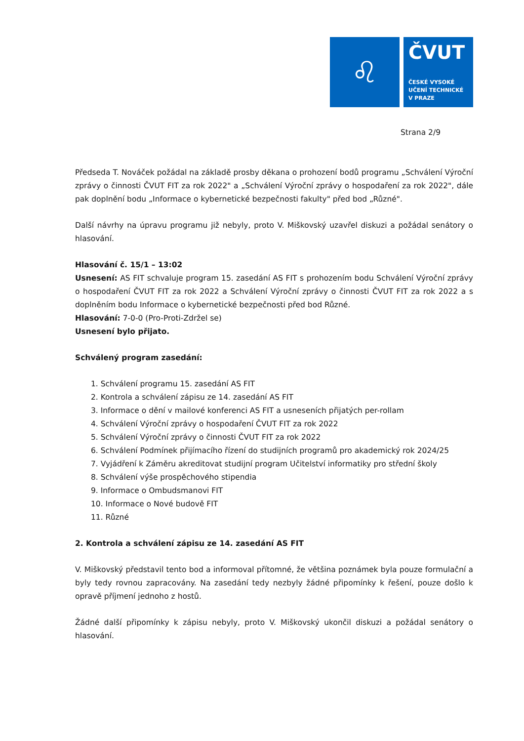♌
ČVUT
ČESKÉ VYSOKÉ
UČENÍ TECHNICKÉ
V PRAZE
Strana 2/9
Předseda T. Nováček požádal na základě prosby děkana o prohození bodů programu „Schválení Výroční zprávy o činnosti ČVUT FIT za rok 2022" a „Schválení Výroční zprávy o hospodaření za rok 2022", dále pak doplnění bodu „Informace o kybernetické bezpečnosti fakulty" před bod „Různé".
Další návrhy na úpravu programu již nebyly, proto V. Miškovský uzavřel diskuzi a požádal senátory o hlasování.
Hlasování č. 15/1 – 13:02
Usnesení: AS FIT schvaluje program 15. zasedání AS FIT s prohozením bodu Schválení Výroční zprávy o hospodaření ČVUT FIT za rok 2022 a Schválení Výroční zprávy o činnosti ČVUT FIT za rok 2022 a s doplněním bodu Informace o kybernetické bezpečnosti před bod Různé.
Hlasování: 7-0-0 (Pro-Proti-Zdržel se)
Usnesení bylo přijato.
Schválený program zasedání:
1. Schválení programu 15. zasedání AS FIT
2. Kontrola a schválení zápisu ze 14. zasedání AS FIT
3. Informace o dění v mailové konferenci AS FIT a usneseních přijatých per-rollam
4. Schválení Výroční zprávy o hospodaření ČVUT FIT za rok 2022
5. Schválení Výroční zprávy o činnosti ČVUT FIT za rok 2022
6. Schválení Podmínek přijímacího řízení do studijních programů pro akademický rok 2024/25
7. Vyjádření k Záměru akreditovat studijní program Učitelství informatiky pro střední školy
8. Schválení výše prospěchového stipendia
9. Informace o Ombudsmanovi FIT
10. Informace o Nové budově FIT
11. Různé
2. Kontrola a schválení zápisu ze 14. zasedání AS FIT
V. Miškovský představil tento bod a informoval přítomné, že většina poznámek byla pouze formulační a byly tedy rovnou zapracovány. Na zasedání tedy nezbyly žádné připomínky k řešení, pouze došlo k opravě příjmení jednoho z hostů.
Žádné další připomínky k zápisu nebyly, proto V. Miškovský ukončil diskuzi a požádal senátory o hlasování.